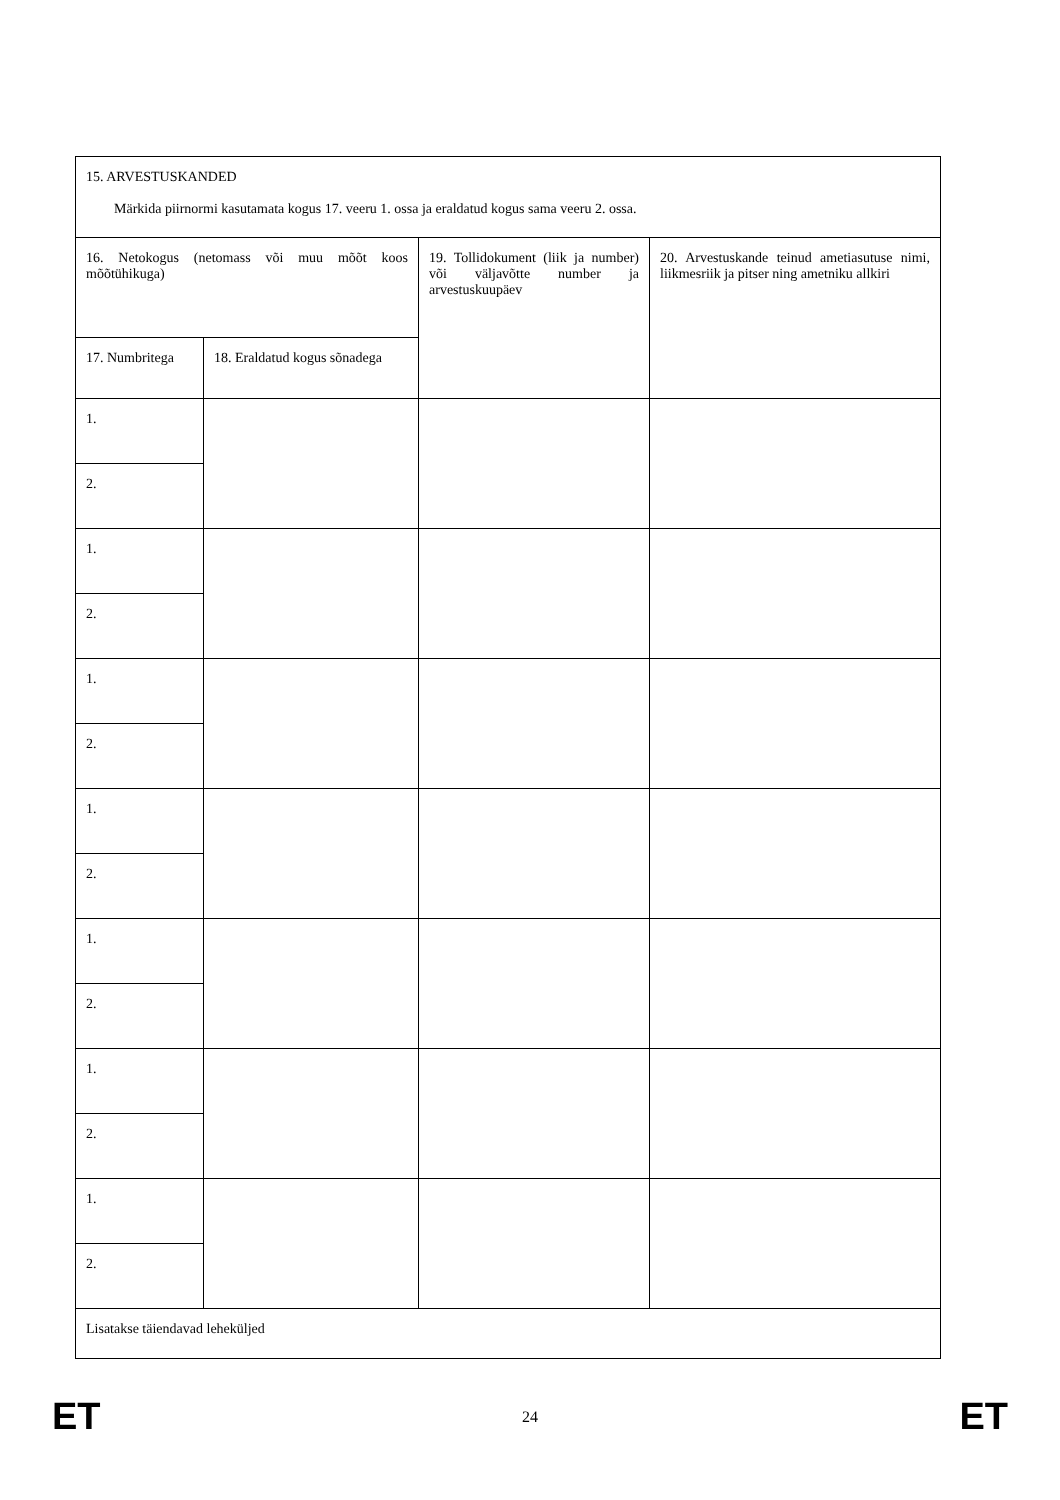| 15. ARVESTUSKANDED Märkida piirnormi kasutamata kogus 17. veeru 1. ossa ja eraldatud kogus sama veeru 2. ossa. | | | |
| 16. Netokogus (netomass või muu mõõt koos mõõtühikuga) | | 19. Tollidokument (liik ja number) või väljavõtte number ja arvestuskuupäev | 20. Arvestuskande teinud ametiasutuse nimi, liikmesriik ja pitser ning ametniku allkiri |
| 17. Numbritega | 18. Eraldatud kogus sõnadega | | |
| 1. | | | |
| 2. | | | |
| 1. | | | |
| 2. | | | |
| 1. | | | |
| 2. | | | |
| 1. | | | |
| 2. | | | |
| 1. | | | |
| 2. | | | |
| 1. | | | |
| 2. | | | |
| 1. | | | |
| 2. | | | |
| Lisatakse täiendavad leheküljed | | | |
ET 24 ET